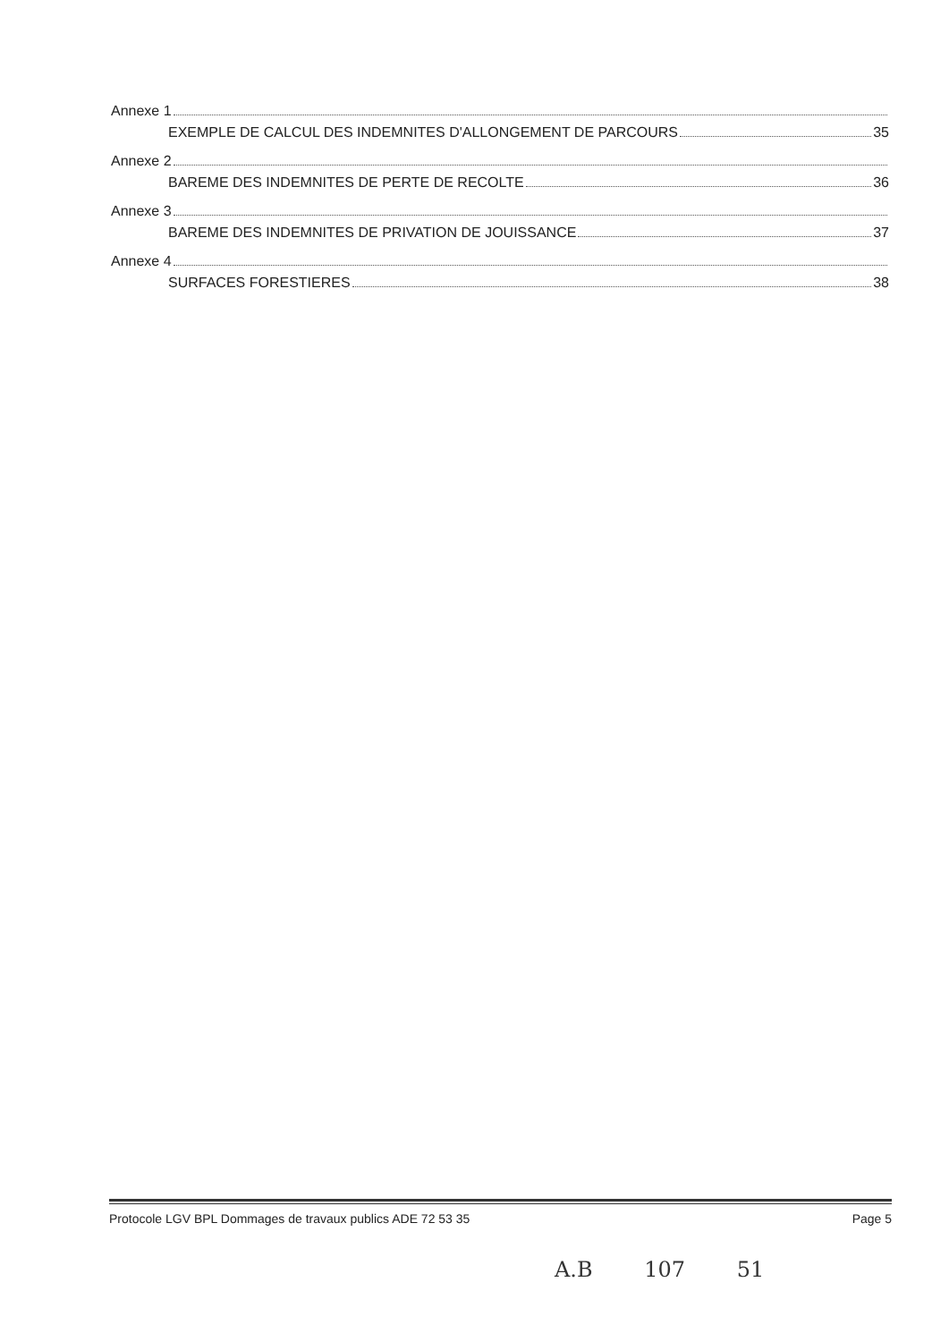Annexe 1
EXEMPLE DE CALCUL DES INDEMNITES D'ALLONGEMENT DE PARCOURS 35
Annexe 2
BAREME DES INDEMNITES DE PERTE DE RECOLTE 36
Annexe 3
BAREME DES INDEMNITES DE PRIVATION DE JOUISSANCE 37
Annexe 4
SURFACES FORESTIERES 38
Protocole LGV BPL Dommages de travaux publics ADE 72 53 35 Page 5
A.B 107 51